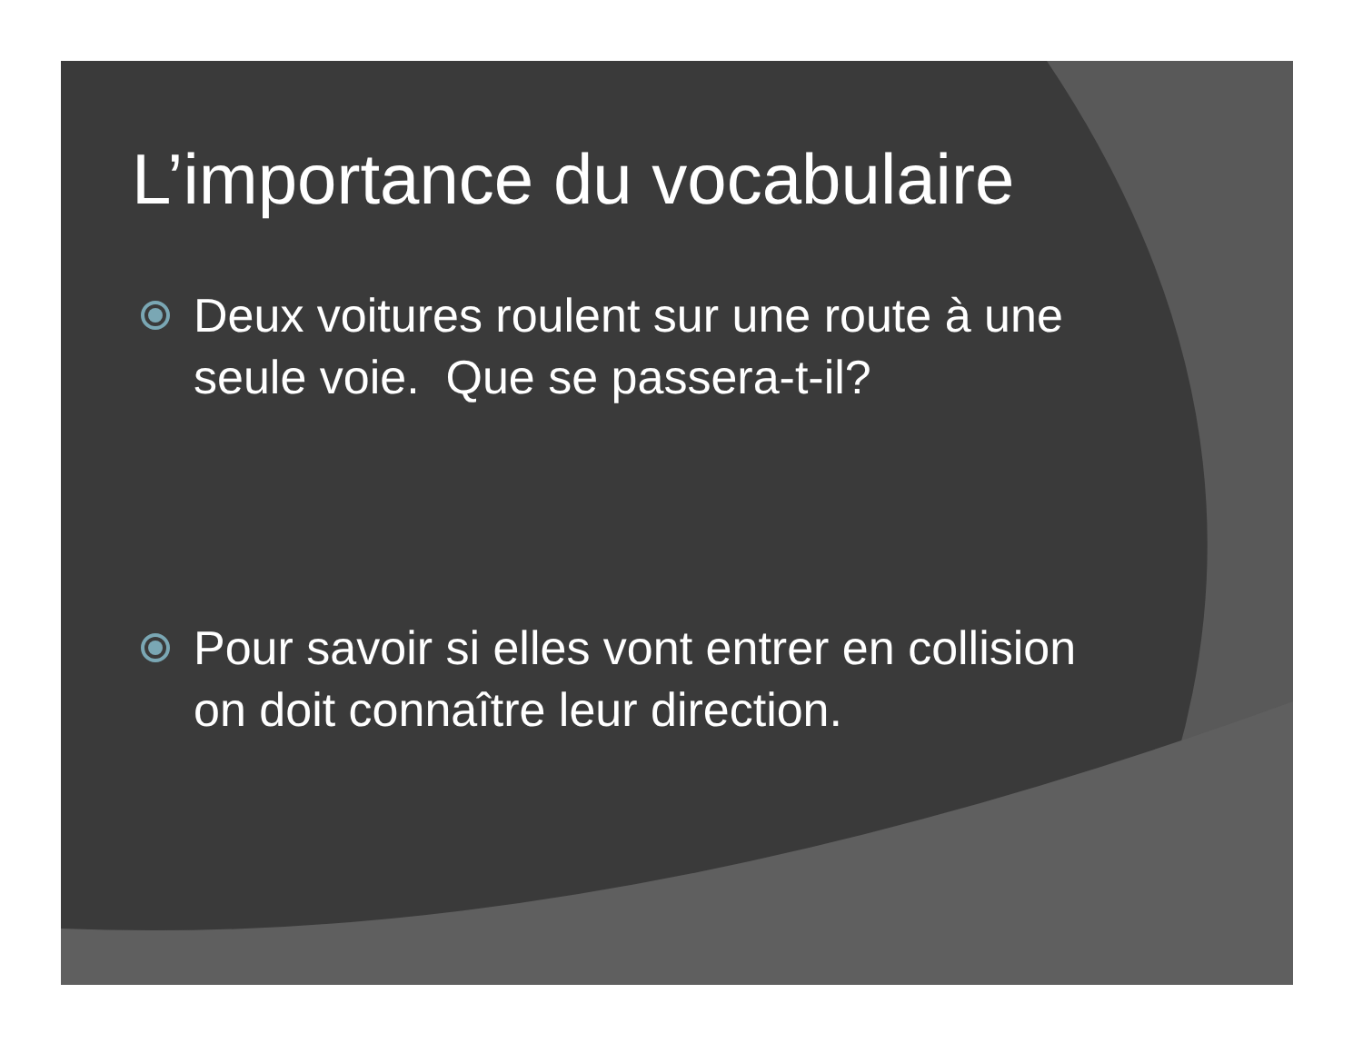L’importance du vocabulaire
Deux voitures roulent sur une route à une seule voie. Que se passera-t-il?
Pour savoir si elles vont entrer en collision on doit connaître leur direction.